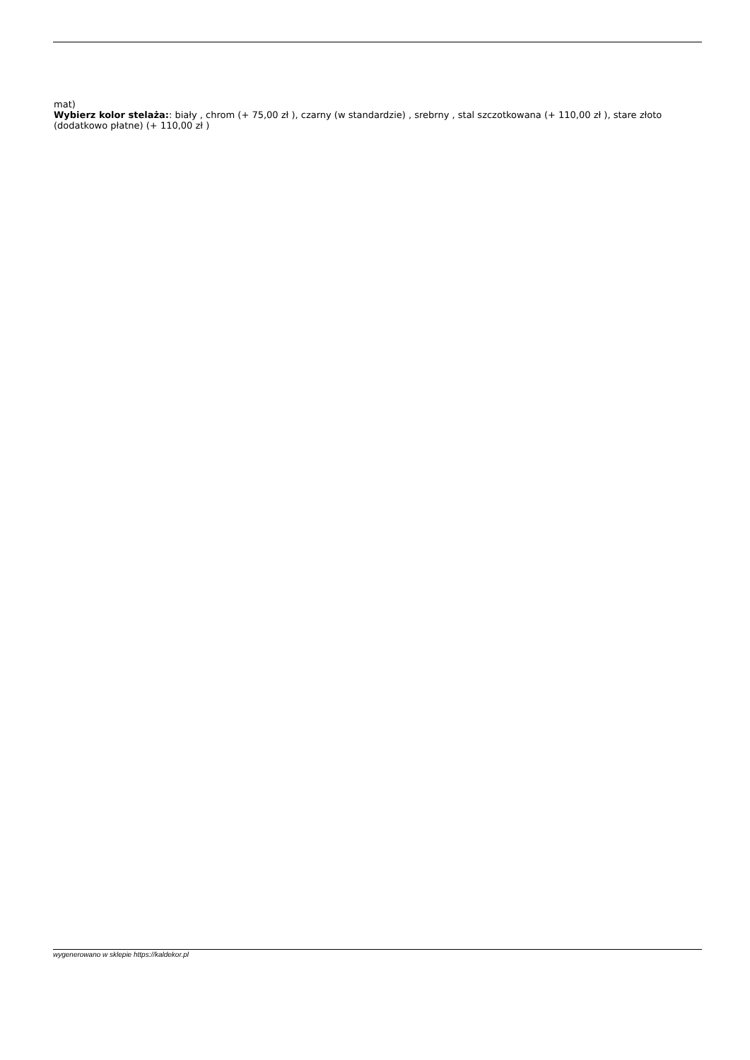mat)
Wybierz kolor stelaża:: biały , chrom (+ 75,00 zł ), czarny (w standardzie) , srebrny , stal szczotkowana (+ 110,00 zł ), stare złoto (dodatkowo płatne) (+ 110,00 zł )
wygenerowano w sklepie https://kaldekor.pl